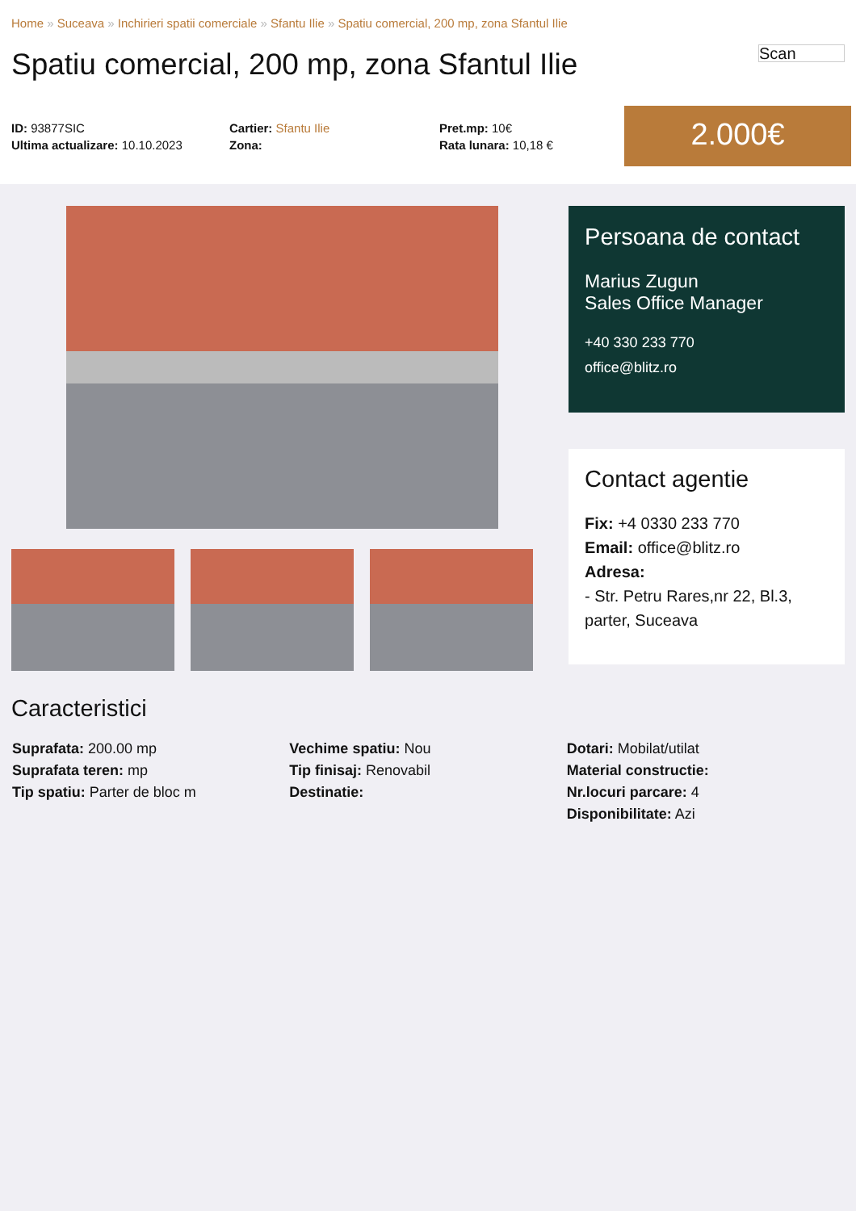Home » Suceava » Inchirieri spatii comerciale » Sfantu Ilie » Spatiu comercial, 200 mp, zona Sfantul Ilie
Spatiu comercial, 200 mp, zona Sfantul Ilie
Scan
ID: 93877SIC
Ultima actualizare: 10.10.2023
Cartier: Sfantu Ilie
Zona:
Pret.mp: 10€
Rata lunara: 10,18 €
2.000€
Persoana de contact
Marius Zugun
Sales Office Manager
+40 330 233 770
office@blitz.ro
Contact agentie
Fix: +4 0330 233 770
Email: office@blitz.ro
Adresa:
- Str. Petru Rares,nr 22, Bl.3, parter, Suceava
Caracteristici
Suprafata: 200.00 mp
Suprafata teren: mp
Tip spatiu: Parter de bloc m
Vechime spatiu: Nou
Tip finisaj: Renovabil
Destinatie:
Dotari: Mobilat/utilat
Material constructie:
Nr.locuri parcare: 4
Disponibilitate: Azi